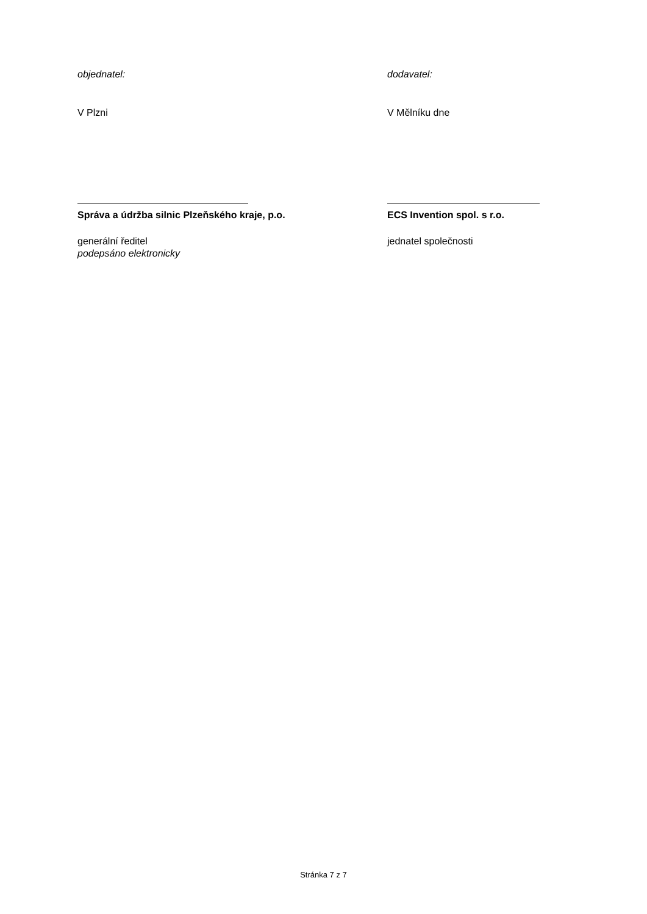objednatel:
V Plzni
Správa a údržba silnic Plzeňského kraje, p.o.
generální ředitel
podepsáno elektronicky
dodavatel:
V Mělníku dne
ECS Invention spol. s r.o.
jednatel společnosti
Stránka 7 z 7